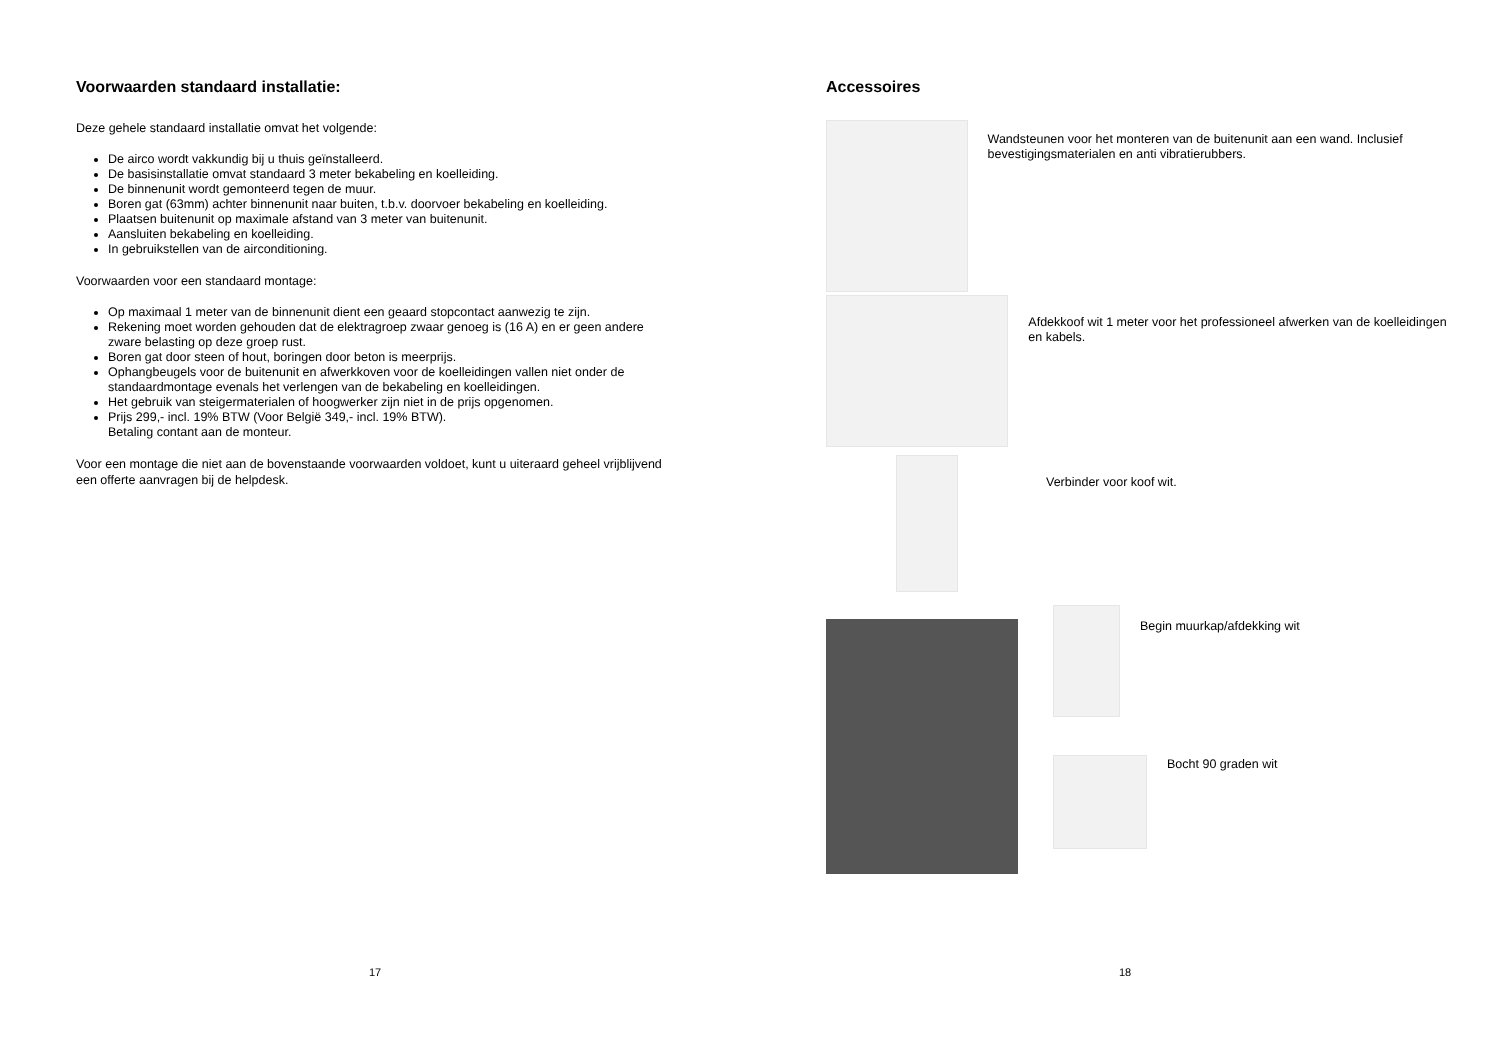Voorwaarden standaard installatie:
Deze gehele standaard installatie omvat het volgende:
De airco wordt vakkundig bij u thuis geïnstalleerd.
De basisinstallatie omvat standaard 3 meter bekabeling en koelleiding.
De binnenunit wordt gemonteerd tegen de muur.
Boren gat (63mm) achter binnenunit naar buiten, t.b.v. doorvoer bekabeling en koelleiding.
Plaatsen buitenunit op maximale afstand van 3 meter van buitenunit.
Aansluiten bekabeling en koelleiding.
In gebruikstellen van de airconditioning.
Voorwaarden voor een standaard montage:
Op maximaal 1 meter van de binnenunit dient een geaard stopcontact aanwezig te zijn.
Rekening moet worden gehouden dat de elektragroep zwaar genoeg is (16 A) en er geen andere zware belasting op deze groep rust.
Boren gat door steen of hout, boringen door beton is meerprijs.
Ophangbeugels voor de buitenunit en afwerkkoven voor de koelleidingen vallen niet onder de standaardmontage evenals het verlengen van de bekabeling en koelleidingen.
Het gebruik van steigermaterialen of hoogwerker zijn niet in de prijs opgenomen.
Prijs 299,- incl. 19% BTW (Voor België 349,- incl. 19% BTW).
Betaling contant aan de monteur.
Voor een montage die niet aan de bovenstaande voorwaarden voldoet, kunt u uiteraard geheel vrijblijvend een offerte aanvragen bij de helpdesk.
17
Accessoires
Wandsteunen voor het monteren van de buitenunit aan een wand. Inclusief bevestigingsmaterialen en anti vibratierubbers.
Afdekkoof wit 1 meter voor het professioneel afwerken van de koelleidingen en kabels.
Verbinder voor koof wit.
Begin muurkap/afdekking wit
Bocht 90 graden wit
18